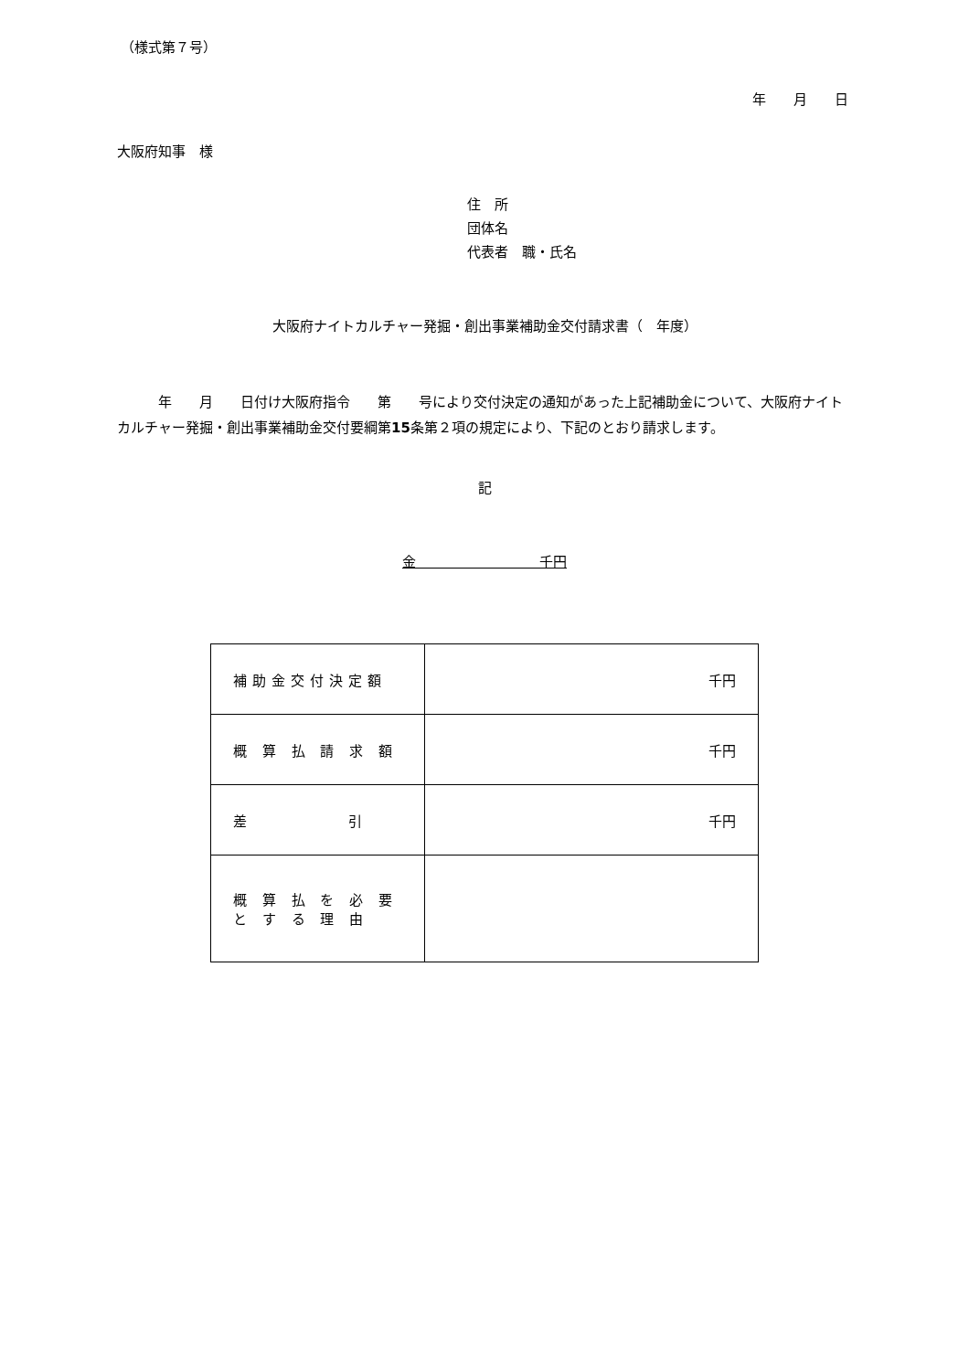（様式第７号）
年　　月　　日
大阪府知事　様
住　所
団体名
代表者　職・氏名
大阪府ナイトカルチャー発掘・創出事業補助金交付請求書（　年度）
　　　年　　月　　日付け大阪府指令　　第　　号により交付決定の通知があった上記補助金について、大阪府ナイトカルチャー発掘・創出事業補助金交付要綱第15条第２項の規定により、下記のとおり請求します。
記
金　　　　　　　　　千円
| 補助金交付決定額 | 千円 |
| 概 算 払 請 求 額 | 千円 |
| 差 引 | 千円 |
| 概 算 払 を 必 要 と す る 理 由 | |